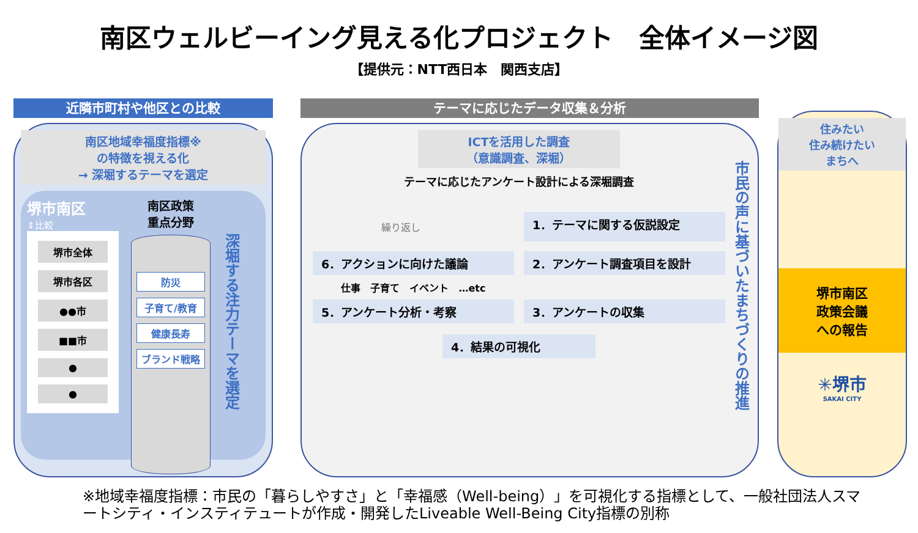南区ウェルビーイング見える化プロジェクト　全体イメージ図
【提供元：NTT西日本　関西支店】
近隣市町村や他区との比較
南区地域幸福度指標※
の特徴を視える化
→ 深堀するテーマを選定
堺市南区
⇕比較
堺市全体
堺市各区
●●市
■■市
●
●
南区政策
重点分野
防災
子育て/教育
健康長寿
ブランド戦略
深堀する注力テーマを選定
テーマに応じたデータ収集＆分析
ICTを活用した調査
（意識調査、深堀）
テーマに応じたアンケート設計による深堀調査
繰り返し
1．テーマに関する仮説設定
6．アクションに向けた議論
2．アンケート調査項目を設計
仕事　子育て　イベント　…etc
5．アンケート分析・考察
3．アンケートの収集
4．結果の可視化
市民の声に基づいたまちづくりの推進
住みたい
住み続けたい
まちへ
堺市南区
政策会議
への報告
✳堺市
SAKAI CITY
※地域幸福度指標：市民の「暮らしやすさ」と「幸福感（Well-being）」を可視化する指標として、一般社団法人スマートシティ・インスティテュートが作成・開発したLiveable Well-Being City指標の別称